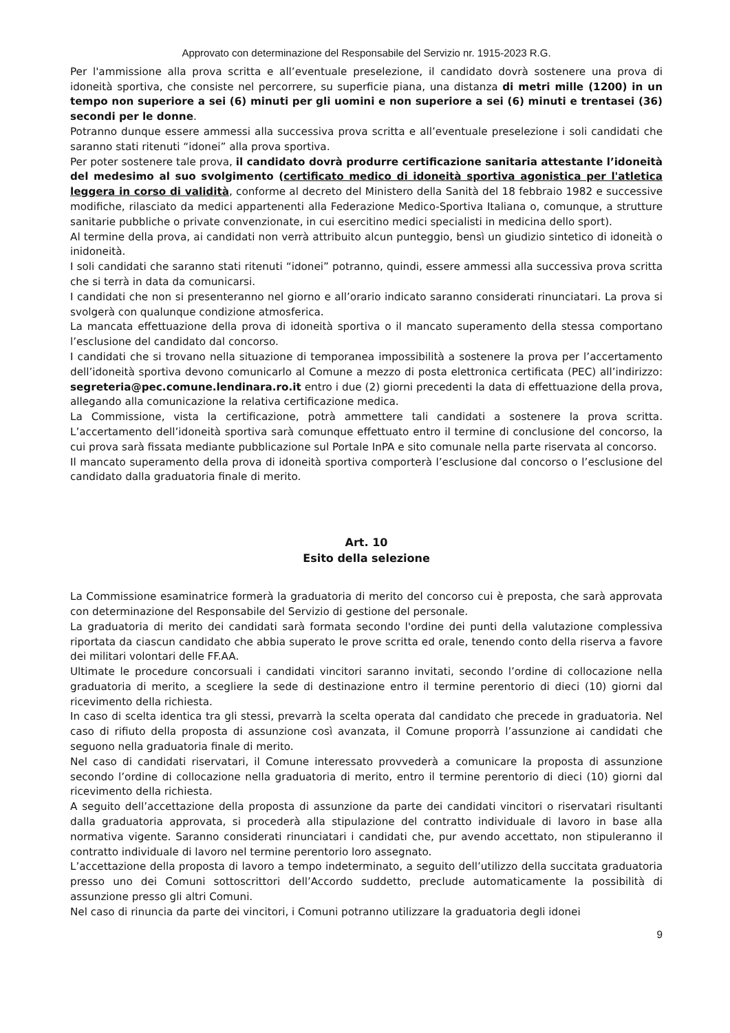Approvato con determinazione del Responsabile del Servizio nr. 1915-2023 R.G.
Per l'ammissione alla prova scritta e all’eventuale preselezione, il candidato dovrà sostenere una prova di idoneità sportiva, che consiste nel percorrere, su superficie piana, una distanza di metri mille (1200) in un tempo non superiore a sei (6) minuti per gli uomini e non superiore a sei (6) minuti e trentasei (36) secondi per le donne.
Potranno dunque essere ammessi alla successiva prova scritta e all’eventuale preselezione i soli candidati che saranno stati ritenuti “idonei” alla prova sportiva.
Per poter sostenere tale prova, il candidato dovrà produrre certificazione sanitaria attestante l’idoneità del medesimo al suo svolgimento (certificato medico di idoneità sportiva agonistica per l'atletica leggera in corso di validità, conforme al decreto del Ministero della Sanità del 18 febbraio 1982 e successive modifiche, rilasciato da medici appartenenti alla Federazione Medico-Sportiva Italiana o, comunque, a strutture sanitarie pubbliche o private convenzionate, in cui esercitino medici specialisti in medicina dello sport).
Al termine della prova, ai candidati non verrà attribuito alcun punteggio, bensì un giudizio sintetico di idoneità o inidoneità.
I soli candidati che saranno stati ritenuti “idonei” potranno, quindi, essere ammessi alla successiva prova scritta che si terrà in data da comunicarsi.
I candidati che non si presenteranno nel giorno e all’orario indicato saranno considerati rinunciatari. La prova si svolgerà con qualunque condizione atmosferica.
La mancata effettuazione della prova di idoneità sportiva o il mancato superamento della stessa comportano l’esclusione del candidato dal concorso.
I candidati che si trovano nella situazione di temporanea impossibilità a sostenere la prova per l’accertamento dell’idoneità sportiva devono comunicarlo al Comune a mezzo di posta elettronica certificata (PEC) all’indirizzo: segreteria@pec.comune.lendinara.ro.it entro i due (2) giorni precedenti la data di effettuazione della prova, allegando alla comunicazione la relativa certificazione medica.
La Commissione, vista la certificazione, potrà ammettere tali candidati a sostenere la prova scritta. L’accertamento dell’idoneità sportiva sarà comunque effettuato entro il termine di conclusione del concorso, la cui prova sarà fissata mediante pubblicazione sul Portale InPA e sito comunale nella parte riservata al concorso.
Il mancato superamento della prova di idoneità sportiva comporterà l’esclusione dal concorso o l’esclusione del candidato dalla graduatoria finale di merito.
Art. 10
Esito della selezione
La Commissione esaminatrice formerà la graduatoria di merito del concorso cui è preposta, che sarà approvata con determinazione del Responsabile del Servizio di gestione del personale.
La graduatoria di merito dei candidati sarà formata secondo l'ordine dei punti della valutazione complessiva riportata da ciascun candidato che abbia superato le prove scritta ed orale, tenendo conto della riserva a favore dei militari volontari delle FF.AA.
Ultimate le procedure concorsuali i candidati vincitori saranno invitati, secondo l’ordine di collocazione nella graduatoria di merito, a scegliere la sede di destinazione entro il termine perentorio di dieci (10) giorni dal ricevimento della richiesta.
In caso di scelta identica tra gli stessi, prevarrà la scelta operata dal candidato che precede in graduatoria. Nel caso di rifiuto della proposta di assunzione così avanzata, il Comune proporrà l’assunzione ai candidati che seguono nella graduatoria finale di merito.
Nel caso di candidati riservatari, il Comune interessato provvederà a comunicare la proposta di assunzione secondo l’ordine di collocazione nella graduatoria di merito, entro il termine perentorio di dieci (10) giorni dal ricevimento della richiesta.
A seguito dell’accettazione della proposta di assunzione da parte dei candidati vincitori o riservatari risultanti dalla graduatoria approvata, si procederà alla stipulazione del contratto individuale di lavoro in base alla normativa vigente. Saranno considerati rinunciatari i candidati che, pur avendo accettato, non stipuleranno il contratto individuale di lavoro nel termine perentorio loro assegnato.
L’accettazione della proposta di lavoro a tempo indeterminato, a seguito dell’utilizzo della succitata graduatoria presso uno dei Comuni sottoscrittori dell’Accordo suddetto, preclude automaticamente la possibilità di assunzione presso gli altri Comuni.
Nel caso di rinuncia da parte dei vincitori, i Comuni potranno utilizzare la graduatoria degli idonei
9